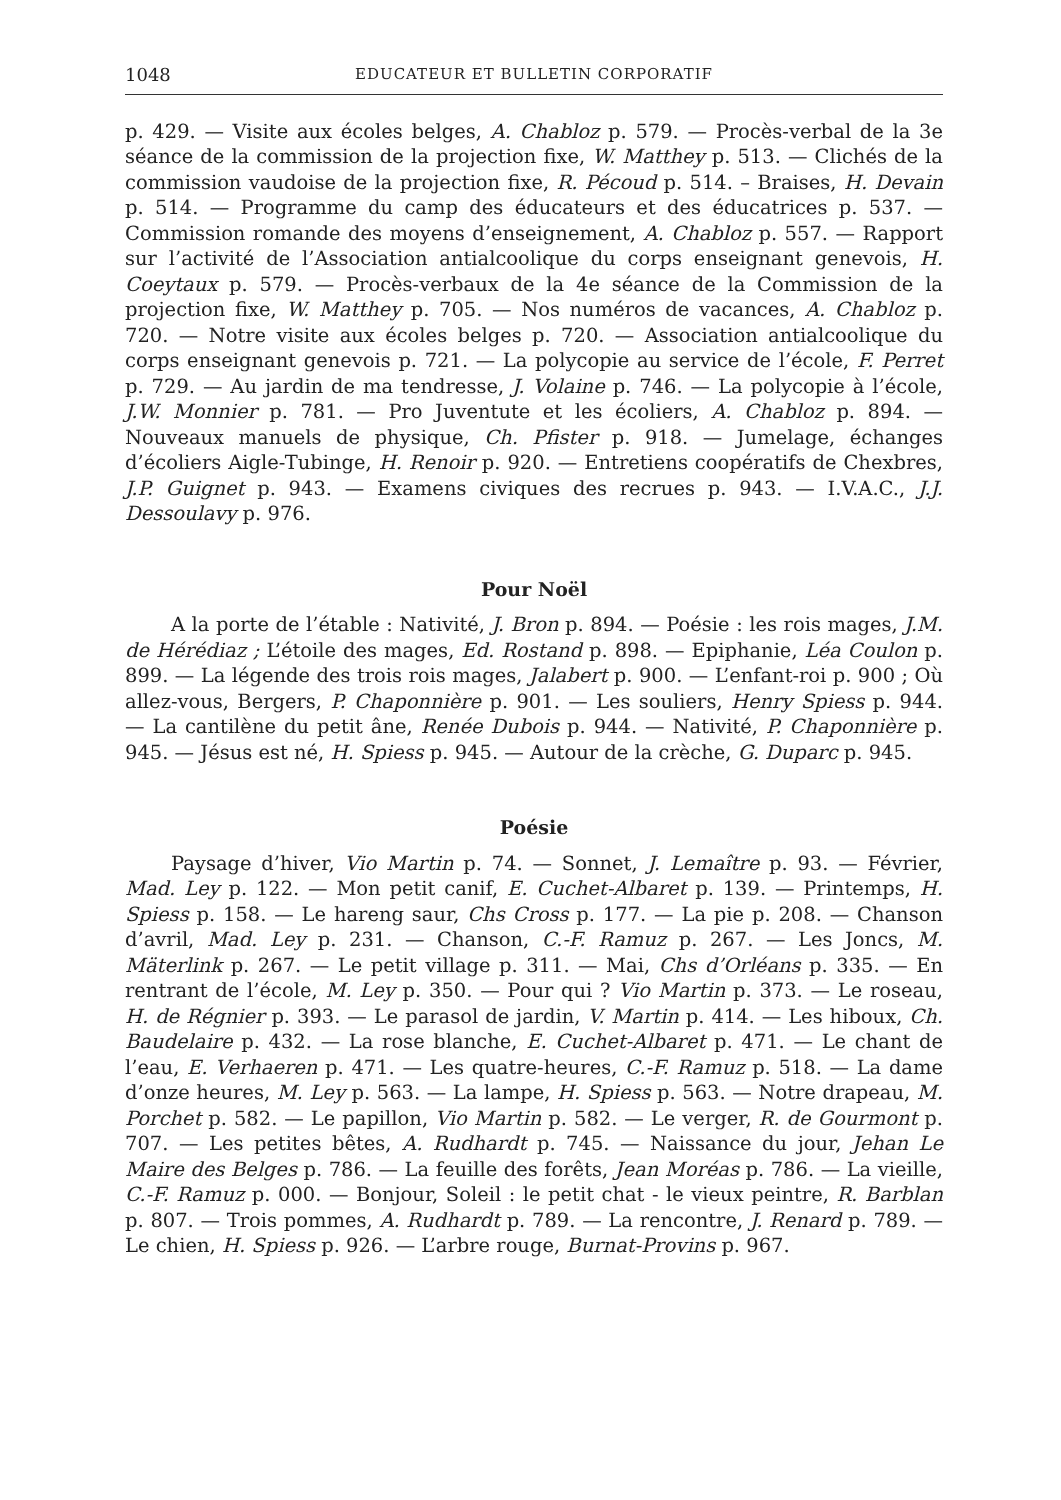1048 EDUCATEUR ET BULLETIN CORPORATIF
p. 429. — Visite aux écoles belges, A. Chabloz p. 579. — Procès-verbal de la 3e séance de la commission de la projection fixe, W. Matthey p. 513. — Clichés de la commission vaudoise de la projection fixe, R. Pécoud p. 514. – Braises, H. Devain p. 514. — Programme du camp des éducateurs et des éducatrices p. 537. — Commission romande des moyens d’enseignement, A. Chabloz p. 557. — Rapport sur l’activité de l’Association antialcoolique du corps enseignant genevois, H. Coeytaux p. 579. — Procès-verbaux de la 4e séance de la Commission de la projection fixe, W. Matthey p. 705. — Nos numéros de vacances, A. Chabloz p. 720. — Notre visite aux écoles belges p. 720. — Association antialcoolique du corps enseignant genevois p. 721. — La polycopie au service de l’école, F. Perret p. 729. — Au jardin de ma tendresse, J. Volaine p. 746. — La polycopie à l’école, J.W. Monnier p. 781. — Pro Juventute et les écoliers, A. Chabloz p. 894. — Nouveaux manuels de physique, Ch. Pfister p. 918. — Jumelage, échanges d’écoliers Aigle-Tubinge, H. Renoir p. 920. — Entretiens coopératifs de Chexbres, J.P. Guignet p. 943. — Examens civiques des recrues p. 943. — I.V.A.C., J.J. Dessoulavy p. 976.
Pour Noël
A la porte de l’étable : Nativité, J. Bron p. 894. — Poésie : les rois mages, J.M. de Hérédiaz ; L’étoile des mages, Ed. Rostand p. 898. — Epiphanie, Léa Coulon p. 899. — La légende des trois rois mages, Jalabert p. 900. — L’enfant-roi p. 900 ; Où allez-vous, Bergers, P. Chaponnière p. 901. — Les souliers, Henry Spiess p. 944. — La cantilène du petit âne, Renée Dubois p. 944. — Nativité, P. Chaponnière p. 945. — Jésus est né, H. Spiess p. 945. — Autour de la crèche, G. Duparc p. 945.
Poésie
Paysage d’hiver, Vio Martin p. 74. — Sonnet, J. Lemaître p. 93. — Février, Mad. Ley p. 122. — Mon petit canif, E. Cuchet-Albaret p. 139. — Printemps, H. Spiess p. 158. — Le hareng saur, Chs Cross p. 177. — La pie p. 208. — Chanson d’avril, Mad. Ley p. 231. — Chanson, C.-F. Ramuz p. 267. — Les Joncs, M. Mäterlink p. 267. — Le petit village p. 311. — Mai, Chs d’Orléans p. 335. — En rentrant de l’école, M. Ley p. 350. — Pour qui ? Vio Martin p. 373. — Le roseau, H. de Régnier p. 393. — Le parasol de jardin, V. Martin p. 414. — Les hiboux, Ch. Baudelaire p. 432. — La rose blanche, E. Cuchet-Albaret p. 471. — Le chant de l’eau, E. Verhaeren p. 471. — Les quatre-heures, C.-F. Ramuz p. 518. — La dame d’onze heures, M. Ley p. 563. — La lampe, H. Spiess p. 563. — Notre drapeau, M. Porchet p. 582. — Le papillon, Vio Martin p. 582. — Le verger, R. de Gourmont p. 707. — Les petites bêtes, A. Rudhardt p. 745. — Naissance du jour, Jehan Le Maire des Belges p. 786. — La feuille des forêts, Jean Moréas p. 786. — La vieille, C.-F. Ramuz p. 000. — Bonjour, Soleil : le petit chat - le vieux peintre, R. Barblan p. 807. — Trois pommes, A. Rudhardt p. 789. — La rencontre, J. Renard p. 789. — Le chien, H. Spiess p. 926. — L’arbre rouge, Burnat-Provins p. 967.